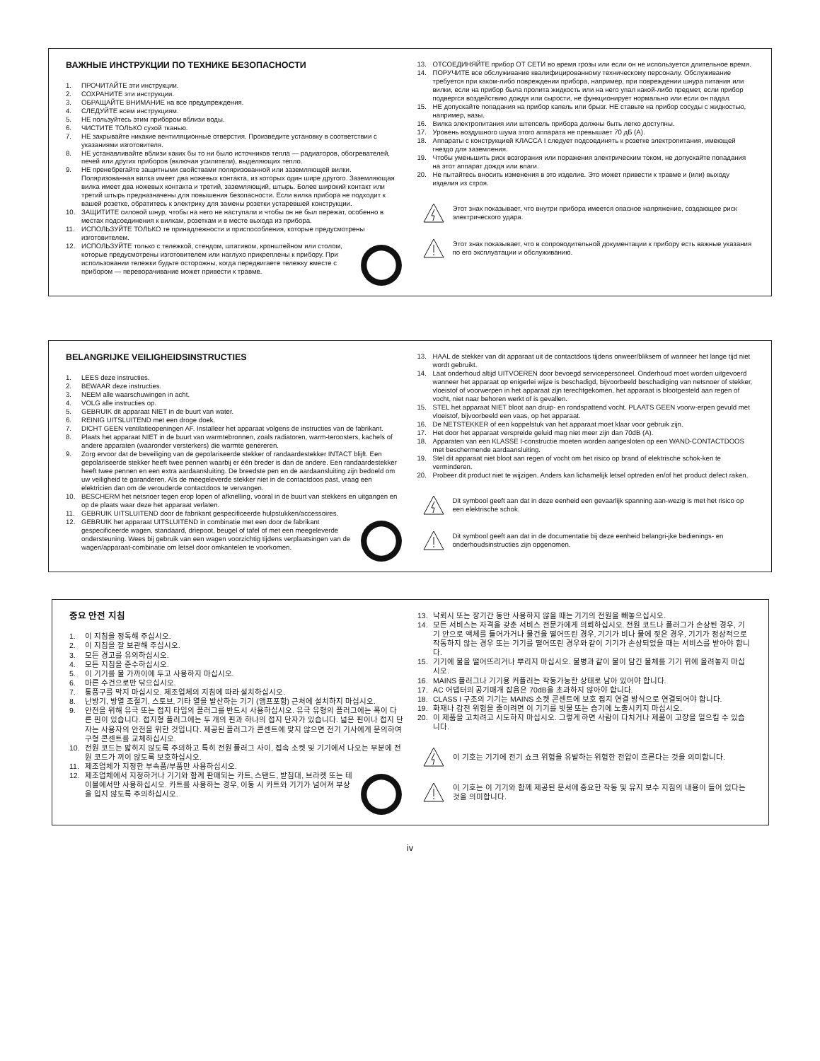ВАЖНЫЕ ИНСТРУКЦИИ ПО ТЕХНИКЕ БЕЗОПАСНОСТИ
1. ПРОЧИТАЙТЕ эти инструкции.
2. СОХРАНИТЕ эти инструкции.
3. ОБРАЩАЙТЕ ВНИМАНИЕ на все предупреждения.
4. СЛЕДУЙТЕ всем инструкциям.
5. НЕ пользуйтесь этим прибором вблизи воды.
6. ЧИСТИТЕ ТОЛЬКО сухой тканью.
7. НЕ закрывайте никакие вентиляционные отверстия. Произведите установку в соответствии с указаниями изготовителя.
8. НЕ устанавливайте вблизи каких бы то ни было источников тепла — радиаторов, обогревателей, печей или других приборов (включая усилители), выделяющих тепло.
9. НЕ пренебрегайте защитными свойствами поляризованной или заземляющей вилки. Поляризованная вилка имеет два ножевых контакта, из которых один шире другого. Заземляющая вилка имеет два ножевых контакта и третий, заземляющий, штырь. Более широкий контакт или третий штырь предназначены для повышения безопасности. Если вилка прибора не подходит к вашей розетке, обратитесь к электрику для замены розетки устаревшей конструкции.
10. ЗАЩИТИТЕ силовой шнур, чтобы на него не наступали и чтобы он не был пережат, особенно в местах подсоединения к вилкам, розеткам и в месте выхода из прибора.
11. ИСПОЛЬЗУЙТЕ ТОЛЬКО те принадлежности и приспособления, которые предусмотрены изготовителем.
12. ИСПОЛЬЗУЙТЕ только с тележкой, стендом, штативом, кронштейном или столом, которые предусмотрены изготовителем или наглухо прикреплены к прибору. При использовании тележки будьте осторожны, когда передвигаете тележку вместе с прибором — переворачивание может привести к травме.
13. ОТСОЕДИНЯЙТЕ прибор ОТ СЕТИ во время грозы или если он не используется длительное время.
14. ПОРУЧИТЕ все обслуживание квалифицированному техническому персоналу. Обслуживание требуется при каком-либо повреждении прибора, например, при повреждении шнура питания или вилки, если на прибор была пролита жидкость или на него упал какой-либо предмет, если прибор подвергся воздействию дождя или сырости, не функционирует нормально или если он падал.
15. НЕ допускайте попадания на прибор капель или брызг. НЕ ставьте на прибор сосуды с жидкостью, например, вазы.
16. Вилка электропитания или штепсель прибора должны быть легко доступны.
17. Уровень воздушного шума этого аппарата не превышает 70 дБ (А).
18. Аппараты с конструкцией КЛАССА I следует подсоединять к розетке электропитания, имеющей гнездо для заземления.
19. Чтобы уменьшить риск возгорания или поражения электрическим током, не допускайте попадания на этот аппарат дождя или влаги.
20. Не пытайтесь вносить изменения в это изделие. Это может привести к травме и (или) выходу изделия из строя.
Этот знак показывает, что внутри прибора имеется опасное напряжение, создающее риск электрического удара.
Этот знак показывает, что в сопроводительной документации к прибору есть важные указания по его эксплуатации и обслуживанию.
BELANGRIJKE VEILIGHEIDSINSTRUCTIES
1. LEES deze instructies.
2. BEWAAR deze instructies.
3. NEEM alle waarschuwingen in acht.
4. VOLG alle instructies op.
5. GEBRUIK dit apparaat NIET in de buurt van water.
6. REINIG UITSLUITEND met een droge doek.
7. DICHT GEEN ventilatieopeningen AF. Installeer het apparaat volgens de instructies van de fabrikant.
8. Plaats het apparaat NIET in de buurt van warmtebronnen, zoals radiatoren, warm-teroosters, kachels of andere apparaten (waaronder versterkers) die warmte genereren.
9. Zorg ervoor dat de beveiliging van de gepolariseerde stekker of randaardestekker INTACT blijft. Een gepolariseerde stekker heeft twee pennen waarbij er één breder is dan de andere. Een randaardestekker heeft twee pennen en een extra aardaansluiting. De breedste pen en de aardaansluiting zijn bedoeld om uw veiligheid te garanderen. Als de meegeleverde stekker niet in de contactdoos past, vraag een elektricien dan om de verouderde contactdoos te vervangen.
10. BESCHERM het netsnoer tegen erop lopen of afknelling, vooral in de buurt van stekkers en uitgangen en op de plaats waar deze het apparaat verlaten.
11. GEBRUIK UITSLUITEND door de fabrikant gespecificeerde hulpstukken/accessoires.
12. GEBRUIK het apparaat UITSLUITEND in combinatie met een door de fabrikant gespecificeerde wagen, standaard, driepoot, beugel of tafel of met een meegeleverde ondersteuning. Wees bij gebruik van een wagen voorzichtig tijdens verplaatsingen van de wagen/apparaat-combinatie om letsel door omkantelen te voorkomen.
13. HAAL de stekker van dit apparaat uit de contactdoos tijdens onweer/bliksem of wanneer het lange tijd niet wordt gebruikt.
14. Laat onderhoud altijd UITVOEREN door bevoegd servicepersoneel. Onderhoud moet worden uitgevoerd wanneer het apparaat op enigerlei wijze is beschadigd, bijvoorbeeld beschadiging van netsnoer of stekker, vloeistof of voorwerpen in het apparaat zijn terechtgekomen, het apparaat is blootgesteld aan regen of vocht, niet naar behoren werkt of is gevallen.
15. STEL het apparaat NIET bloot aan druip- en rondspattend vocht. PLAATS GEEN voorw-erpen gevuld met vloeistof, bijvoorbeeld een vaas, op het apparaat.
16. De NETSTEKKER of een koppelstuk van het apparaat moet klaar voor gebruik zijn.
17. Het door het apparaat verspreide geluid mag niet meer zijn dan 70dB (A).
18. Apparaten van een KLASSE I-constructie moeten worden aangesloten op een WAND-CONTACTDOOS met beschermende aardaansluiting.
19. Stel dit apparaat niet bloot aan regen of vocht om het risico op brand of elektrische schok-ken te verminderen.
20. Probeer dit product niet te wijzigen. Anders kan lichamelijk letsel optreden en/of het product defect raken.
Dit symbool geeft aan dat in deze eenheid een gevaarlijk spanning aan-wezig is met het risico op een elektrische schok.
Dit symbool geeft aan dat in de documentatie bij deze eenheid belangri-jke bedienings- en onderhoudsinstructies zijn opgenomen.
중요 안전 지침
1. 이 지침을 정독해 주십시오.
2. 이 지침을 잘 보관해 주십시오.
3. 모든 경고를 유의하십시오.
4. 모든 지침을 준수하십시오.
5. 이 기기를 물 가까이에 두고 사용하지 마십시오.
6. 마른 수건으로만 닦으십시오.
7. 통풍구를 막지 마십시오. 제조업체의 지침에 따라 설치하십시오.
8. 난방기, 방열 조절기, 스토브, 기타 열을 발산하는 기기 (앰프포함) 근처에 설치하지 마십시오.
9. 안전을 위해 유극 또는 접지 타입의 플러그를 반드시 사용하십시오. 유극 유형의 플러그에는 폭이 다른 핀이 있습니다. 접지형 플러그에는 두 개의 핀과 하나의 접지 단자가 있습니다. 넓은 핀이나 접지 단자는 사용자의 안전을 위한 것입니다. 제공된 플러그가 콘센트에 맞지 않으면 전기 기사에게 문의하여 구형 콘센트를 교체하십시오.
10. 전원 코드는 밟히지 않도록 주의하고 특히 전원 플러그 사이, 접속 소켓 및 기기에서 나오는 부분에 전원 코드가 끼이 않도록 보호하십시오.
11. 제조업체가 지정한 부속품/부품만 사용하십시오.
12. 제조업체에서 지정하거나 기기와 함께 판매되는 카트, 스탠드, 받침대, 브라켓 또는 테이블에서만 사용하십시오. 카트를 사용하는 경우, 이동 시 카트와 기기가 넘어져 부상을 입지 않도록 주의하십시오.
13. 낙뢰시 또는 장기간 동안 사용하지 않을 때는 기기의 전원을 빼놓으십시오.
14. 모든 서비스는 자격을 갖춘 서비스 전문가에게 의뢰하십시오. 전원 코드나 플러그가 손상된 경우, 기기 안으로 액체를 들어가거나 물건을 떨어뜨린 경우, 기기가 비나 물에 젖은 경우, 기기가 정상적으로 작동하지 않는 경우 또는 기기를 떨어뜨린 경우와 같이 기기가 손상되었을 때는 서비스를 받아야 합니다.
15. 기기에 물을 떨어뜨리거나 뿌리지 마십시오. 물병과 같이 물이 담긴 물체를 기기 위에 올려놓지 마십시오.
16. MAINS 플러그나 기기용 커플러는 작동가능한 상태로 남아 있어야 합니다.
17. AC 어댑터의 공기매개 잡음은 70dB을 초과하지 않아야 합니다.
18. CLASS I 구조의 기기는 MAINS 소켓 콘센트에 보호 접지 연결 방식으로 연결되어야 합니다.
19. 화재나 감전 위험을 줄이려면 이 기기를 빗물 또는 습기에 노출시키지 마십시오.
20. 이 제품을 고치려고 시도하지 마십시오. 그렇게 하면 사람이 다치거나 제품이 고장을 일으킬 수 있습니다.
이 기호는 기기에 전기 쇼크 위험을 유발하는 위험한 전압이 흐른다는 것을 의미합니다.
이 기호는 이 기기와 함께 제공된 문서에 중요한 작동 및 유지 보수 지침의 내용이 들어 있다는 것을 의미합니다.
iv